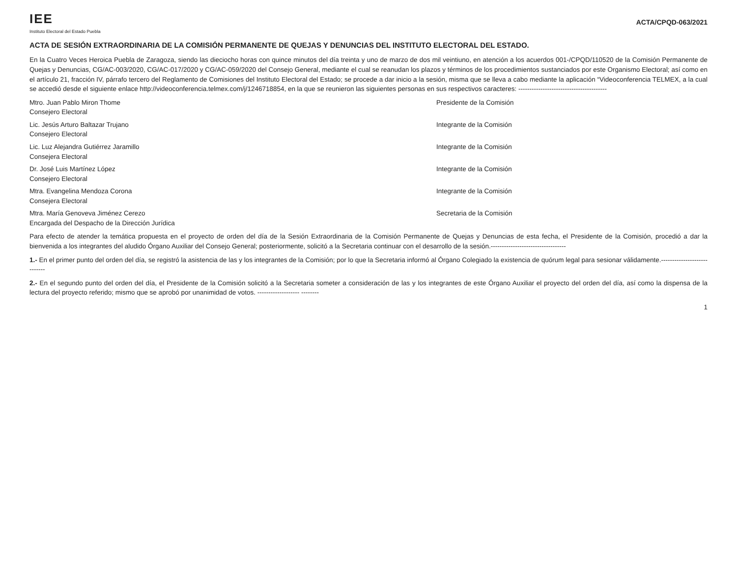IEE
Instituto Electoral del Estado Puebla
ACTA/CPQD-063/2021
ACTA DE SESIÓN EXTRAORDINARIA DE LA COMISIÓN PERMANENTE DE QUEJAS Y DENUNCIAS DEL INSTITUTO ELECTORAL DEL ESTADO.
En la Cuatro Veces Heroica Puebla de Zaragoza, siendo las dieciocho horas con quince minutos del día treinta y uno de marzo de dos mil veintiuno, en atención a los acuerdos 001-/CPQD/110520 de la Comisión Permanente de Quejas y Denuncias, CG/AC-003/2020, CG/AC-017/2020 y CG/AC-059/2020 del Consejo General, mediante el cual se reanudan los plazos y términos de los procedimientos sustanciados por este Organismo Electoral; así como en el artículo 21, fracción IV, párrafo tercero del Reglamento de Comisiones del Instituto Electoral del Estado; se procede a dar inicio a la sesión, misma que se lleva a cabo mediante la aplicación “Videoconferencia TELMEX, a la cual se accedió desde el siguiente enlace http://videoconferencia.telmex.com/j/1246718854, en la que se reunieron las siguientes personas en sus respectivos caracteres: ----------------------------------------
Mtro. Juan Pablo Miron Thome
Consejero Electoral
Presidente de la Comisión
Lic. Jesús Arturo Baltazar Trujano
Consejero Electoral
Integrante de la Comisión
Lic. Luz Alejandra Gutiérrez Jaramillo
Consejera Electoral
Integrante de la Comisión
Dr. José Luis Martínez López
Consejero Electoral
Integrante de la Comisión
Mtra. Evangelina Mendoza Corona
Consejera Electoral
Integrante de la Comisión
Mtra. María Genoveva Jiménez Cerezo
Encargada del Despacho de la Dirección Jurídica
Secretaria de la Comisión
Para efecto de atender la temática propuesta en el proyecto de orden del día de la Sesión Extraordinaria de la Comisión Permanente de Quejas y Denuncias de esta fecha, el Presidente de la Comisión, procedió a dar la bienvenida a los integrantes del aludido Órgano Auxiliar del Consejo General; posteriormente, solicitó a la Secretaria continuar con el desarrollo de la sesión.----------------------------------
1.- En el primer punto del orden del día, se registró la asistencia de las y los integrantes de la Comisión; por lo que la Secretaria informó al Órgano Colegiado la existencia de quórum legal para sesionar válidamente.----------------------------
2.- En el segundo punto del orden del día, el Presidente de la Comisión solicitó a la Secretaria someter a consideración de las y los integrantes de este Órgano Auxiliar el proyecto del orden del día, así como la dispensa de la lectura del proyecto referido; mismo que se aprobó por unanimidad de votos. ------------------- --------
1